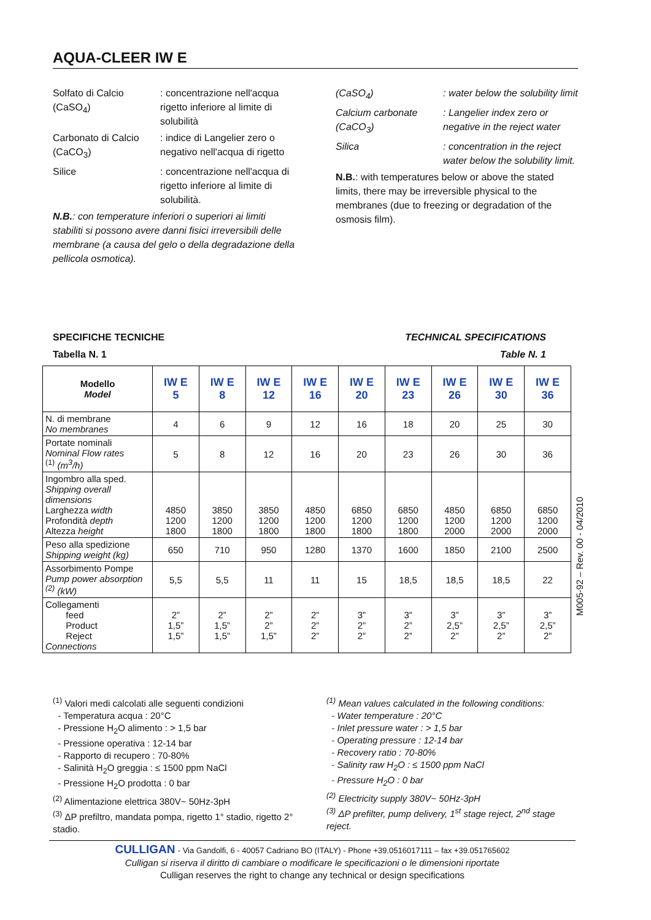AQUA-CLEER IW E
Solfato di Calcio (CaSO<sub>4</sub>)
: concentrazione nell'acqua rigetto inferiore al limite di solubilità
Carbonato di Calcio (CaCO<sub>3</sub>)
: indice di Langelier zero o negativo nell'acqua di rigetto
Silice : concentrazione nell'acqua di rigetto inferiore al limite di solubilità.
N.B.: con temperature inferiori o superiori ai limiti stabiliti si possono avere danni fisici irreversibili delle membrane (a causa del gelo o della degradazione della pellicola osmotica).
(CaSO<sub>4</sub>) : water below the solubility limit
Calcium carbonate (CaCO<sub>3</sub>)
: Langelier index zero or negative in the reject water
Silica : concentration in the reject water below the solubility limit.
N.B.: with temperatures below or above the stated limits, there may be irreversible physical to the membranes (due to freezing or degradation of the osmosis film).
SPECIFICHE TECNICHE TECHNICAL SPECIFICATIONS
Tabella N. 1 Table N. 1
| Modello Model | IW E 5 | IW E 8 | IW E 12 | IW E 16 | IW E 20 | IW E 23 | IW E 26 | IW E 30 | IW E 36 |
| --- | --- | --- | --- | --- | --- | --- | --- | --- | --- |
| N. di membrane No membranes | 4 | 6 | 9 | 12 | 16 | 18 | 20 | 25 | 30 |
| Portate nominali Nominal Flow rates <sup>(1)</sup> (m<sup>3</sup>/h) | 5 | 8 | 12 | 16 | 20 | 23 | 26 | 30 | 36 |
| Ingombro alla sped. Shipping overall dimensions Larghezza width Profondità depth Altezza height | 4850 1200 1800 | 3850 1200 1800 | 3850 1200 1800 | 4850 1200 1800 | 6850 1200 1800 | 6850 1200 1800 | 4850 1200 2000 | 6850 1200 2000 | 6850 1200 2000 |
| Peso alla spedizione Shipping weight (kg) | 650 | 710 | 950 | 1280 | 1370 | 1600 | 1850 | 2100 | 2500 |
| Assorbimento Pompe Pump power absorption <sup>(2)</sup> (kW) | 5,5 | 5,5 | 11 | 11 | 15 | 18,5 | 18,5 | 18,5 | 22 |
| Collegamenti feed Product Reject Connections | 2” 1,5” 1,5” | 2” 1,5” 1,5” | 2” 2” 1,5” | 2” 2” 2” | 3” 2” 2” | 3” 2” 2” | 3” 2,5” 2” | 3” 2,5” 2” | 3” 2,5” 2” |
M005-92 – Rev. 00 - 04/2010
<sup>(1)</sup> Valori medi calcolati alle seguenti condizioni
- Temperatura acqua : 20°C
- Pressione H<sub>2</sub>O alimento : > 1,5 bar
- Pressione operativa : 12-14 bar
- Rapporto di recupero : 70-80%
- Salinità H<sub>2</sub>O greggia : ≤ 1500 ppm NaCl
- Pressione H<sub>2</sub>O prodotta : 0 bar
<sup>(2)</sup> Alimentazione elettrica 380V~ 50Hz-3pH
<sup>(3)</sup> ΔP prefiltro, mandata pompa, rigetto 1° stadio, rigetto 2° stadio.
<sup>(1)</sup> Mean values calculated in the following conditions:
- Water temperature : 20°C
- Inlet pressure water : > 1,5 bar
- Operating pressure : 12-14 bar
- Recovery ratio : 70-80%
- Salinity raw H<sub>2</sub>O : ≤ 1500 ppm NaCl
- Pressure H<sub>2</sub>O : 0 bar
<sup>(2)</sup> Electricity supply 380V~ 50Hz-3pH
<sup>(3)</sup> ΔP prefilter, pump delivery, 1<sup>st</sup> stage reject, 2<sup>nd</sup> stage reject.
CULLIGAN - Via Gandolfi, 6 - 40057 Cadriano BO (ITALY) - Phone +39.0516017111 – fax +39.051765602
Culligan si riserva il diritto di cambiare o modificare le specificazioni o le dimensioni riportate
Culligan reserves the right to change any technical or design specifications